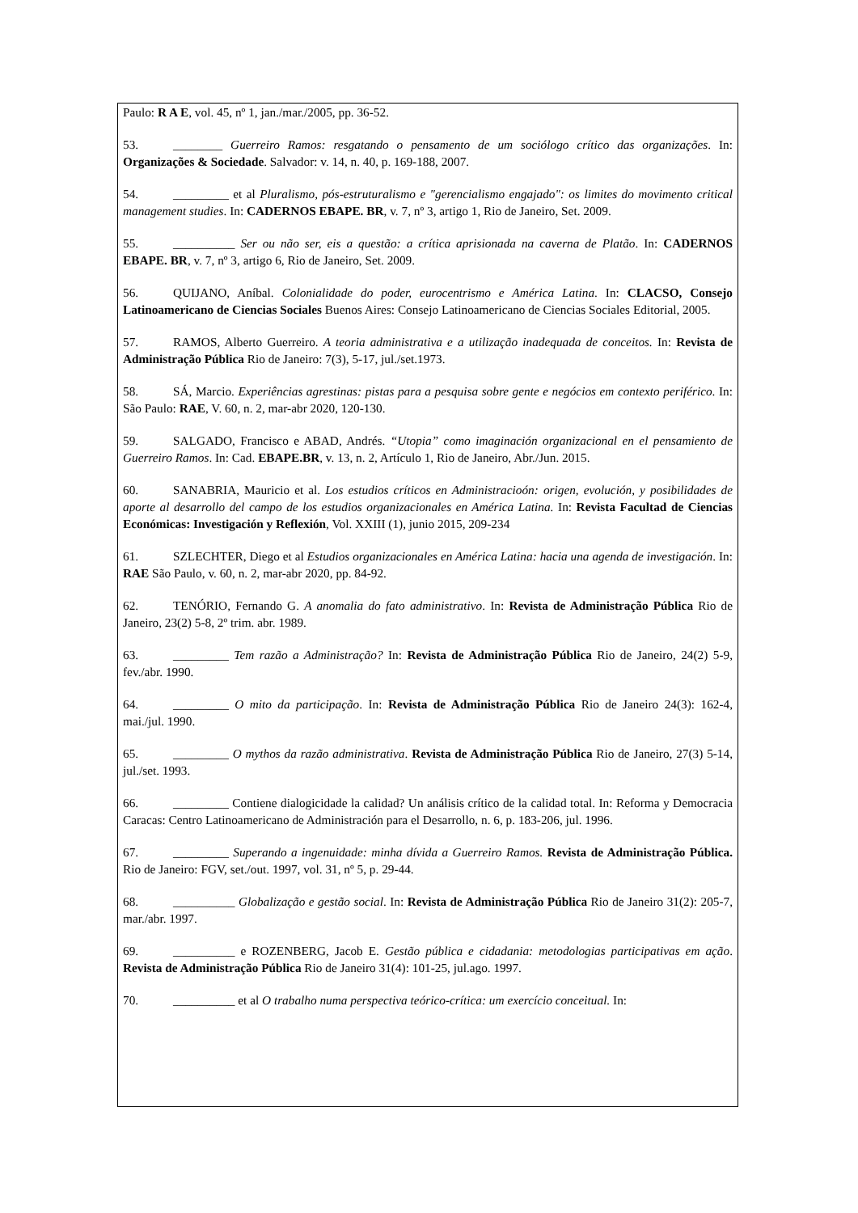Paulo: R A E, vol. 45, nº 1, jan./mar./2005, pp. 36-52.
53. ________ Guerreiro Ramos: resgatando o pensamento de um sociólogo crítico das organizações. In: Organizações & Sociedade. Salvador: v. 14, n. 40, p. 169-188, 2007.
54. _________ et al Pluralismo, pós-estruturalismo e "gerencialismo engajado": os limites do movimento critical management studies. In: CADERNOS EBAPE. BR, v. 7, nº 3, artigo 1, Rio de Janeiro, Set. 2009.
55. __________ Ser ou não ser, eis a questão: a crítica aprisionada na caverna de Platão. In: CADERNOS EBAPE. BR, v. 7, nº 3, artigo 6, Rio de Janeiro, Set. 2009.
56. QUIJANO, Aníbal. Colonialidade do poder, eurocentrismo e América Latina. In: CLACSO, Consejo Latinoamericano de Ciencias Sociales Buenos Aires: Consejo Latinoamericano de Ciencias Sociales Editorial, 2005.
57. RAMOS, Alberto Guerreiro. A teoria administrativa e a utilização inadequada de conceitos. In: Revista de Administração Pública Rio de Janeiro: 7(3), 5-17, jul./set.1973.
58. SÁ, Marcio. Experiências agrestinas: pistas para a pesquisa sobre gente e negócios em contexto periférico. In: São Paulo: RAE, V. 60, n. 2, mar-abr 2020, 120-130.
59. SALGADO, Francisco e ABAD, Andrés. “Utopia” como imaginación organizacional en el pensamiento de Guerreiro Ramos. In: Cad. EBAPE.BR, v. 13, n. 2, Artículo 1, Rio de Janeiro, Abr./Jun. 2015.
60. SANABRIA, Mauricio et al. Los estudios críticos en Administracioón: origen, evolución, y posibilidades de aporte al desarrollo del campo de los estudios organizacionales en América Latina. In: Revista Facultad de Ciencias Económicas: Investigación y Reflexión, Vol. XXIII (1), junio 2015, 209-234
61. SZLECHTER, Diego et al Estudios organizacionales en América Latina: hacia una agenda de investigación. In: RAE São Paulo, v. 60, n. 2, mar-abr 2020, pp. 84-92.
62. TENÓRIO, Fernando G. A anomalia do fato administrativo. In: Revista de Administração Pública Rio de Janeiro, 23(2) 5-8, 2º trim. abr. 1989.
63. _________ Tem razão a Administração? In: Revista de Administração Pública Rio de Janeiro, 24(2) 5-9, fev./abr. 1990.
64. _________ O mito da participação. In: Revista de Administração Pública Rio de Janeiro 24(3): 162-4, mai./jul. 1990.
65. _________ O mythos da razão administrativa. Revista de Administração Pública Rio de Janeiro, 27(3) 5-14, jul./set. 1993.
66. _________ Contiene dialogicidade la calidad? Un análisis crítico de la calidad total. In: Reforma y Democracia Caracas: Centro Latinoamericano de Administración para el Desarrollo, n. 6, p. 183-206, jul. 1996.
67. _________ Superando a ingenuidade: minha dívida a Guerreiro Ramos. Revista de Administração Pública. Rio de Janeiro: FGV, set./out. 1997, vol. 31, nº 5, p. 29-44.
68. __________ Globalização e gestão social. In: Revista de Administração Pública Rio de Janeiro 31(2): 205-7, mar./abr. 1997.
69. __________ e ROZENBERG, Jacob E. Gestão pública e cidadania: metodologias participativas em ação. Revista de Administração Pública Rio de Janeiro 31(4): 101-25, jul.ago. 1997.
70. __________ et al O trabalho numa perspectiva teórico-crítica: um exercício conceitual. In: